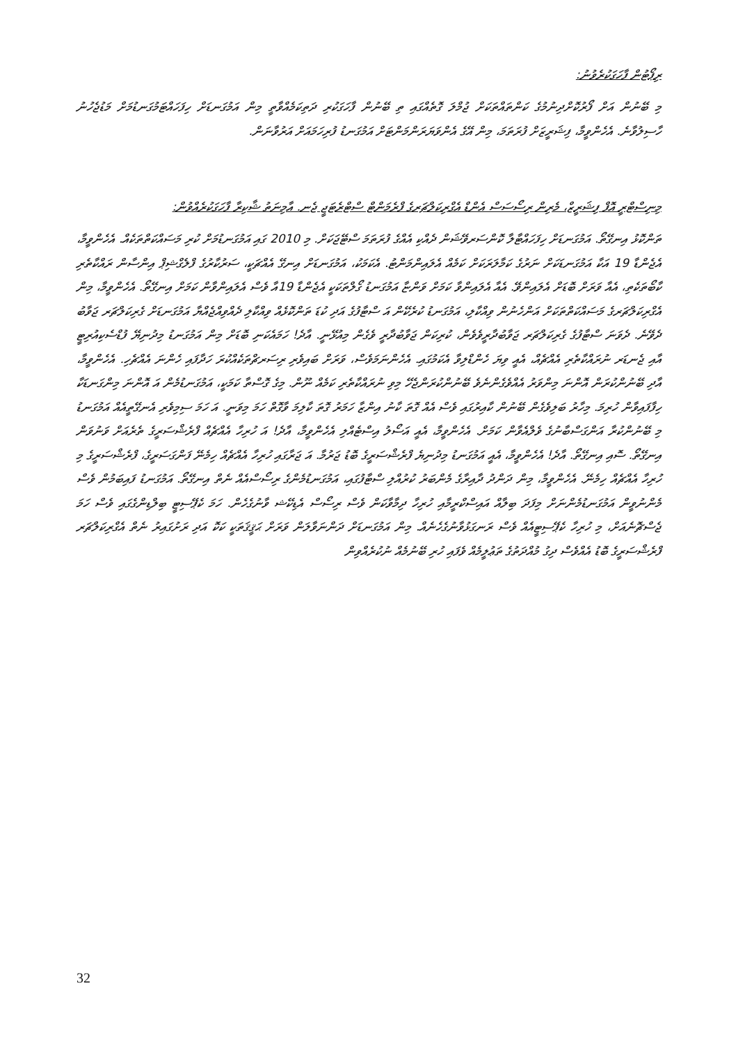ރިޕޯޓުން ފާހަގަކުރެވުނު:
މި ބޭނުން އަށް ފޯރުކޮށްދިނުމުގެ ކަންތައްތަކަށް ޖުމްލަ ގޮތެއްގައި ތި ބޭނުން ފާހަގަކުރި ދަތިކަމެއްވާތީ މިން އަމުގަނޑަށް ހިފަހައްޓަމުގަނޑުމަށް މަޑުޖެހުނު ހާސިލުވާނެ. އެހެންވީމާ، ފިޝަރީޒަށް ފުރަތަމަ، މިން އޭގެ އެންވަޔަރަންމަންޓަށް އަމުގަނޑު ފުރިހަމައަށް އަރުވާނަން.
މިނިސްޓްރީ އޮފް ފިޝަރީޒް، މެރިން ރިސޯސަސް އެންޑް އެގްރިކަލްޗަރގެ ފްރެމަންޓް ސްޓްރެޓަޖީ ޖެނ. އާމިނަތު ޝާކިރާ ފާހަގަކުރެއްވުން:
ތަންކޮޅު އިނގޭތޯ. އަމުގަނޑަށް ހިފަހައްޓާލާ ކޮންސަރވޭޝަން ދެއްކި އެއްގެ ފުރަތަމަ ސްޓޭޖަކަށް. މި 2010 ގައި އަމުގަނޑުމަށް ކުރި މަސައްކަތްތަކެއް. އެހެންވީމާ، އެޖެންޑާ 19 އަކާ އަމުގަނޑަކަށް ނަރުގެ ކަމާލަރަކަށް ކަމެއް އެލައިންމަންޓު. އެކަމަކު، އަމުގަނޑަށް އިނގޭ އެއްޗަކީ، ސަރުކާރުގެ ފްލެގްޝިޕް އިންސާން ރައްކާތެރި ކާބޯތަކެތި، އެއާ ވަރަށް ބޮޑަށް އެލައިންވޭ. އެއާ އެލައިންވާ ކަމަށް ވަންޏާ އަމުގަނޑު ގޯލްތަކަކީ އެޖެންޑާ 19އާ ވެސް އެލައިންވާން ކަމަށް އިނގޭތޯ. އެހެންވީމާ، މިން އެގްރިކަލްޗަރގެ މަސައްކަތްތަކަށް އަންހެނުން ވިއްކާލި، އަމުގަނޑު ކުރެކޭން އަ ސްޓާފުގެ އަދި ކުޑަ ތަންކޮޅެއް ވިއްކާލި ދެއްވިއްޖެއްޔާ އަމުގަނޑަށް ގެރިކަލްޗަރ ޖަވާބު ދެވޭނެ. ދެވަނަ ސްޓާފުގެ ގެރިކަލްޗަރ ޖަވާބުދާރީވެވެން، ކުރިކަން ޖަވާބުދާރީ ވެގެން މިއުޅޭނީ. އާދެ! ހަމައެކަނި ބޮޑަށް މިން އަމުގަނޑު މިދުނިޔޭ ފުޑްސެކިއުރިޓީ އާއި ޖެނޑަރ ނުރައްކާތެރި އެއްޗެއް، އެއީ ވިޔަ ހެންޑްލިވާ އެކަމުގައި. އެހެންނަމަވެސް، ވަރަށް ބައިވެރި ރިސަރޗްތަކެއްކުރަ ހަދާފައި ހެންނަ އެއްޗެހި. އެހެންވީމާ، އާދި ބޭނުންކުރަން އޮންނަ މިންވަރު އެއްވެގެންނެވެ ބޭނުންކުރަންޖެހޭ މިވި ނުރައްކާތެރި ކަމެއް ނޫން. މިގެ ގޮސްތާ ކަމަކީ، އަމުގަނޑުމެން އަ އޮންނަ މިންގަނޑަކާ ހިފާފައިވާން ހުރިމަ. މިހާރު ބަލިވެގެން ބޭނުން ކާއިރުގައި ވެސް އެއް ގޮތަ ކާނު އިންޒާ ހަމަރު ގޮތަ ކާލިމަ ވާގޮތް ހަމަ މިވަނީ. އަ ހަމަ ސިމިވެރި އެނގޭތީއެއް އަމުގަނޑު މި ބޭނުންކުރާ އަންގަސްބާނުގެ ވެލްއެވާން ކަމަށް. އެހެންވީމާ، އެއީ އަސޯލު އިސްޓެއްލި އެހެންވީމާ، އާދެ! އަ ހުރިހާ އެއްޗެއް ފްރެޝްސަރީގެ ތެރެއަށް ވަނުވަން އިނގޭތޯ. ސޮއި އިނގޭތޯ. އާދެ! އެހެންވީމާ، އެއީ އަމުގަނޑު މިދުނިޔެ ފްރެޝްސަރީގެ ބޮޑު ޖަރުމާ. އަ ޖަރާގައި ހުރިހާ އެއްޗެއް ހިމެނޭ ފަންގަސަރީގެ، ފްރެޝްސަރީގެ މި ހުރިހާ އެއްޗެއް ހިމެނޭ. އެހެންވީމާ، މިން ދަންދު ދާއިރާގެ މެންބަރު ކުރުއްލި ސްޓާފުގައި، އަމުގަނޑުމެންގެ ރިސޯސްއެއް ނެތް އިނގޭތޯ. އަމުގަނޑު ފައިބަމުން ވެސް މެންނުވީން އަމުގަނޑުމެންނަށް މިފަދަ ބިލާއް އައިސްކްރީމާއި ހުރިހާ ދިމާވާކަން ވެސް ރިސޯސް އެޑިކޭޝ ވާނުގެހެން. ހަމަ ކެޕޭސިޓީ ބިލްޑިންގެގައި ވެސް ހަމަ ޖެސްޗޮނެއަށް، މި ހުރިހާ ކެޕޭސިޓީއެއް ވެސް ރަނގަޅުވާނުގެހެނެއް. މިން އަމުގަނޑަށް ދަންނަވާލަން ވަރަށް ޙަޤީޤަތަކީ ކަކޮ އަދި ރަށުގައިރު ނެތް އެގްރިކަލްޗަރ ފްރެޝްސަރީގެ ބޮޑު އެއްވެސް ދިގު މުއްދަތުގެ ތަޢުލީމެއް ވެފައި ހުރި ބޭނުމެއް ނުކުރެއްވިން
32